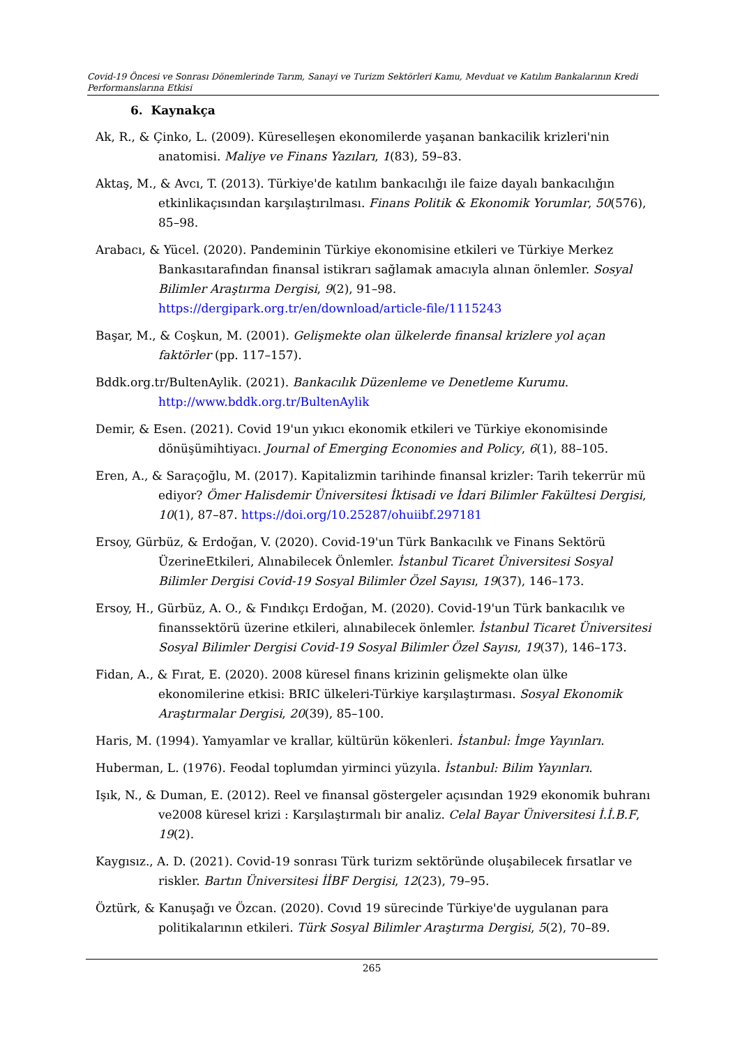Covid-19 Öncesi ve Sonrası Dönemlerinde Tarım, Sanayi ve Turizm Sektörleri Kamu, Mevduat ve Katılım Bankalarının Kredi Performanslarına Etkisi
6. Kaynakça
Ak, R., & Çinko, L. (2009). Küreselleşen ekonomilerde yaşanan bankacilik krizleri'nin anatomisi. Maliye ve Finans Yazıları, 1(83), 59–83.
Aktaş, M., & Avcı, T. (2013). Türkiye'de katılım bankacılığı ile faize dayalı bankacılığın etkinlikaçısından karşılaştırılması. Finans Politik & Ekonomik Yorumlar, 50(576), 85–98.
Arabacı, & Yücel. (2020). Pandeminin Türkiye ekonomisine etkileri ve Türkiye Merkez Bankasıtarafından finansal istikrarı sağlamak amacıyla alınan önlemler. Sosyal Bilimler Araştırma Dergisi, 9(2), 91–98. https://dergipark.org.tr/en/download/article-file/1115243
Başar, M., & Coşkun, M. (2001). Gelişmekte olan ülkelerde finansal krizlere yol açan faktörler (pp. 117–157).
Bddk.org.tr/BultenAylik. (2021). Bankacılık Düzenleme ve Denetleme Kurumu. http://www.bddk.org.tr/BultenAylik
Demir, & Esen. (2021). Covid 19'un yıkıcı ekonomik etkileri ve Türkiye ekonomisinde dönüşümihtiyacı. Journal of Emerging Economies and Policy, 6(1), 88–105.
Eren, A., & Saraçoğlu, M. (2017). Kapitalizmin tarihinde finansal krizler: Tarih tekerrür mü ediyor? Ömer Halisdemir Üniversitesi İktisadi ve İdari Bilimler Fakültesi Dergisi, 10(1), 87–87. https://doi.org/10.25287/ohuiibf.297181
Ersoy, Gürbüz, & Erdoğan, V. (2020). Covid-19'un Türk Bankacılık ve Finans Sektörü ÜzerineEtkileri, Alınabilecek Önlemler. İstanbul Ticaret Üniversitesi Sosyal Bilimler Dergisi Covid-19 Sosyal Bilimler Özel Sayısı, 19(37), 146–173.
Ersoy, H., Gürbüz, A. O., & Fındıkçı Erdoğan, M. (2020). Covid-19'un Türk bankacılık ve finanssektörü üzerine etkileri, alınabilecek önlemler. İstanbul Ticaret Üniversitesi Sosyal Bilimler Dergisi Covid-19 Sosyal Bilimler Özel Sayısı, 19(37), 146–173.
Fidan, A., & Fırat, E. (2020). 2008 küresel finans krizinin gelişmekte olan ülke ekonomilerine etkisi: BRIC ülkeleri-Türkiye karşılaştırması. Sosyal Ekonomik Araştırmalar Dergisi, 20(39), 85–100.
Haris, M. (1994). Yamyamlar ve krallar, kültürün kökenleri. İstanbul: İmge Yayınları.
Huberman, L. (1976). Feodal toplumdan yirminci yüzyıla. İstanbul: Bilim Yayınları.
Işık, N., & Duman, E. (2012). Reel ve finansal göstergeler açısından 1929 ekonomik buhranı ve2008 küresel krizi : Karşılaştırmalı bir analiz. Celal Bayar Üniversitesi İ.İ.B.F, 19(2).
Kaygısız., A. D. (2021). Covid-19 sonrası Türk turizm sektöründe oluşabilecek fırsatlar ve riskler. Bartın Üniversitesi İİBF Dergisi, 12(23), 79–95.
Öztürk, & Kanuşağı ve Özcan. (2020). Covıd 19 sürecinde Türkiye'de uygulanan para politikalarının etkileri. Türk Sosyal Bilimler Araştırma Dergisi, 5(2), 70–89.
265